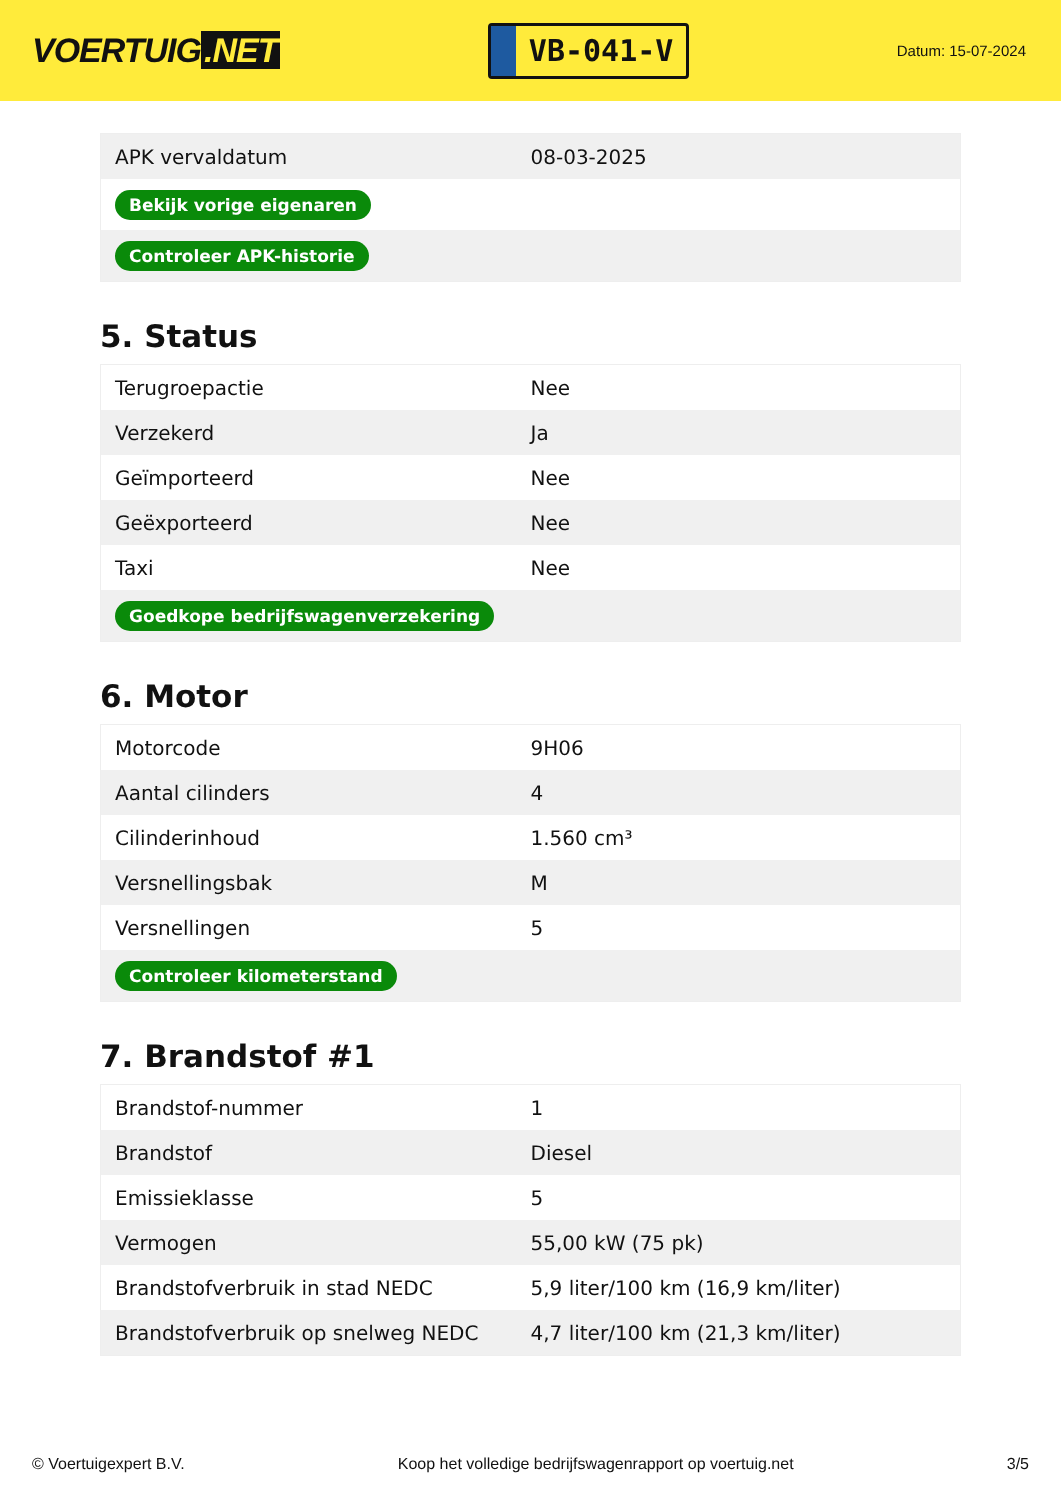VOERTUIG.NET
VB-041-V
Datum: 15-07-2024
| APK vervaldatum | 08-03-2025 |
| Bekijk vorige eigenaren | |
| Controleer APK-historie | |
5. Status
| Terugroepactie | Nee |
| Verzekerd | Ja |
| Geïmporteerd | Nee |
| Geëxporteerd | Nee |
| Taxi | Nee |
| Goedkope bedrijfswagenverzekering | |
6. Motor
| Motorcode | 9H06 |
| Aantal cilinders | 4 |
| Cilinderinhoud | 1.560 cm³ |
| Versnellingsbak | M |
| Versnellingen | 5 |
| Controleer kilometerstand | |
7. Brandstof #1
| Brandstof-nummer | 1 |
| Brandstof | Diesel |
| Emissieklasse | 5 |
| Vermogen | 55,00 kW (75 pk) |
| Brandstofverbruik in stad NEDC | 5,9 liter/100 km (16,9 km/liter) |
| Brandstofverbruik op snelweg NEDC | 4,7 liter/100 km (21,3 km/liter) |
© Voertuigexpert B.V. Koop het volledige bedrijfswagenrapport op voertuig.net 3/5